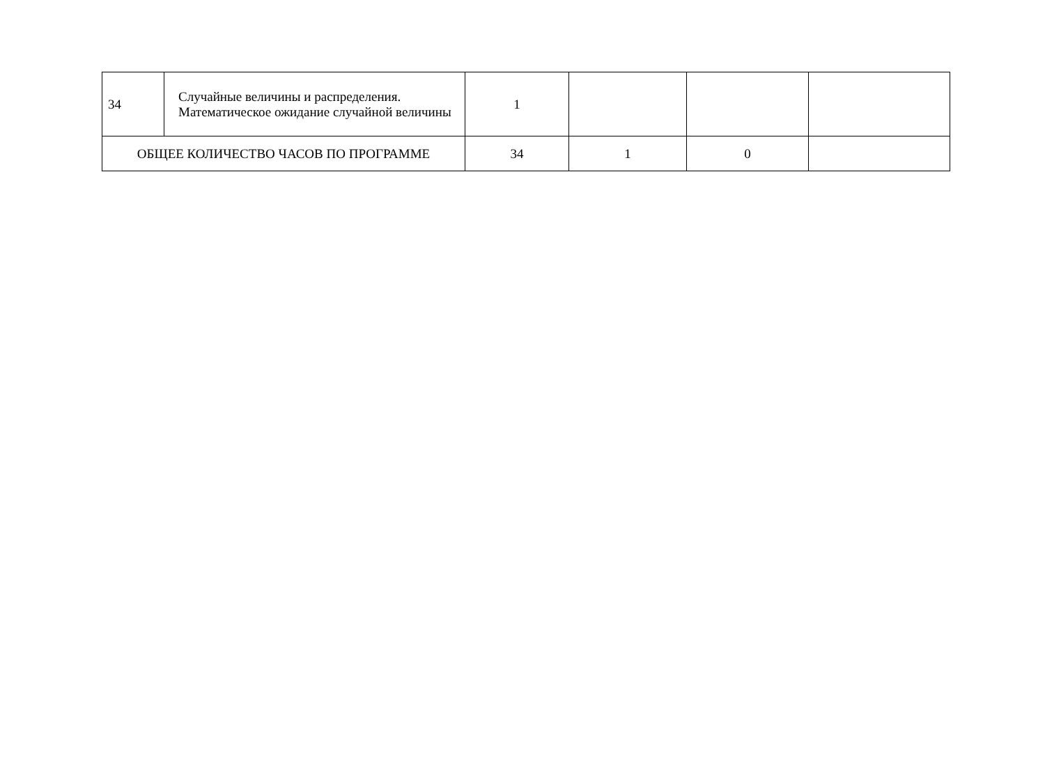| 34 | Случайные величины и распределения. Математическое ожидание случайной величины | 1 | | | |
| ОБЩЕЕ КОЛИЧЕСТВО ЧАСОВ ПО ПРОГРАММЕ | | 34 | 1 | 0 | |